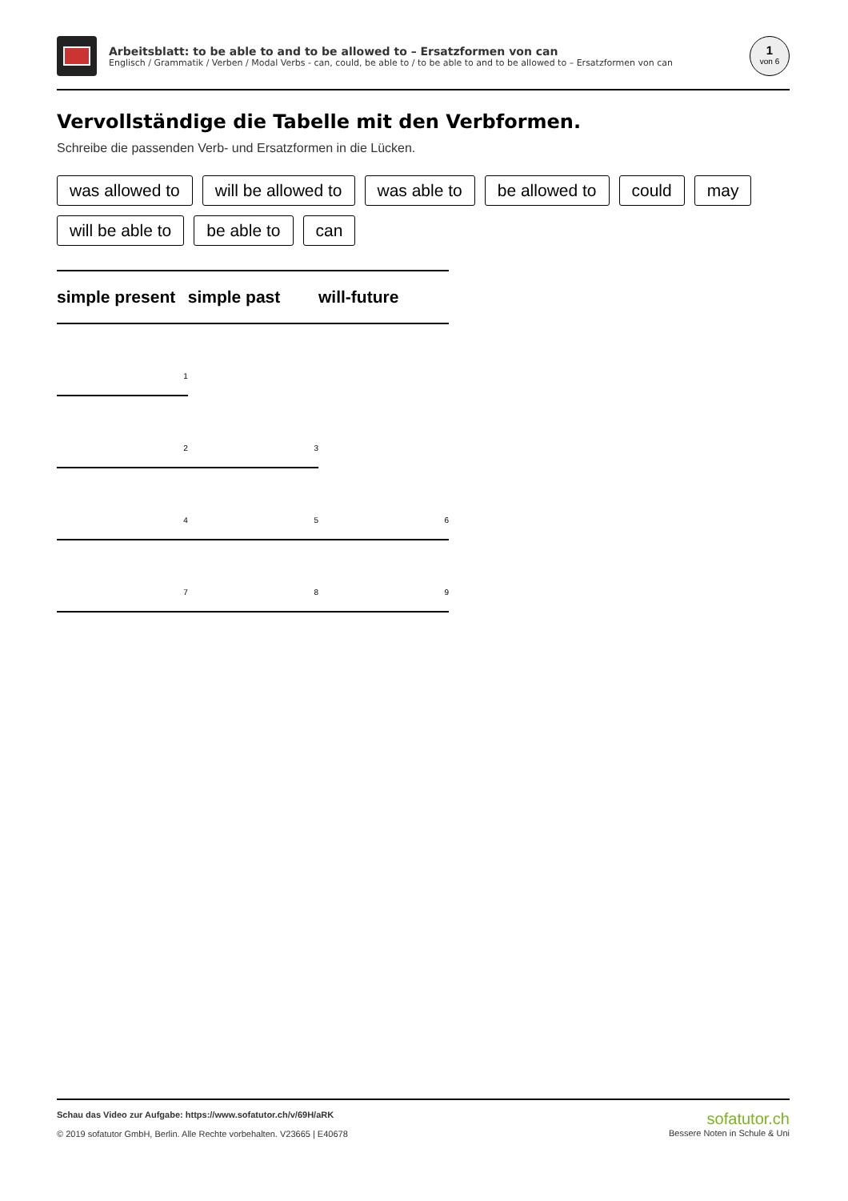Arbeitsblatt: to be able to and to be allowed to – Ersatzformen von can
Englisch / Grammatik / Verben / Modal Verbs - can, could, be able to / to be able to and to be allowed to – Ersatzformen von can
1
von 6
Vervollständige die Tabelle mit den Verbformen.
Schreibe die passenden Verb- und Ersatzformen in die Lücken.
was allowed to will be allowed to was able to be allowed to could may
will be able to be able to can
| simple present | simple past | will-future |
| --- | --- | --- |
| 1 | | |
| 2 | 3 | |
| 4 | 5 | 6 |
| 7 | 8 | 9 |
Schau das Video zur Aufgabe: https://www.sofatutor.ch/v/69H/aRK
© 2019 sofatutor GmbH, Berlin. Alle Rechte vorbehalten. V23665 | E40678
sofatutor.ch
Bessere Noten in Schule & Uni